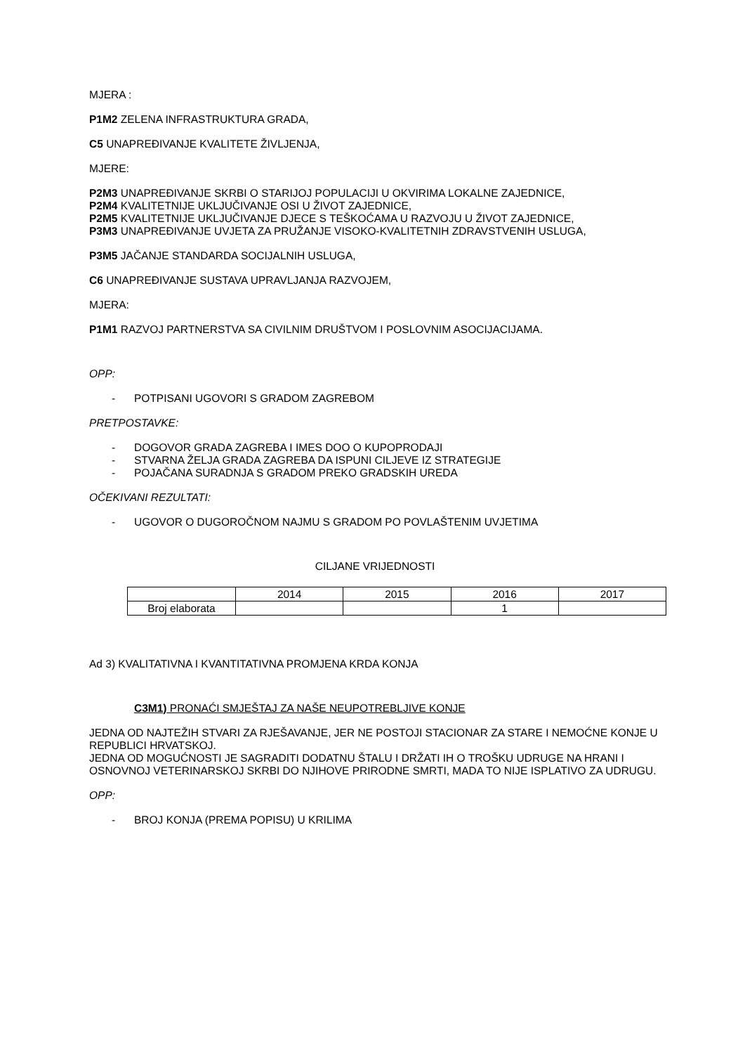MJERA :
P1M2 ZELENA INFRASTRUKTURA GRADA,
C5 UNAPREĐIVANJE KVALITETE ŽIVLJENJA,
MJERE:
P2M3 UNAPREĐIVANJE SKRBI O STARIJOJ POPULACIJI U OKVIRIMA LOKALNE ZAJEDNICE,
P2M4 KVALITETNIJE UKLJUČIVANJE OSI U ŽIVOT ZAJEDNICE,
P2M5 KVALITETNIJE UKLJUČIVANJE DJECE S TEŠKOĆAMA U RAZVOJU U ŽIVOT ZAJEDNICE,
P3M3 UNAPREĐIVANJE UVJETA ZA PRUŽANJE VISOKO-KVALITETNIH ZDRAVSTVENIH USLUGA,
P3M5 JAČANJE STANDARDA SOCIJALNIH USLUGA,
C6 UNAPREĐIVANJE SUSTAVA UPRAVLJANJA RAZVOJEM,
MJERA:
P1M1 RAZVOJ PARTNERSTVA SA CIVILNIM DRUŠTVOM I POSLOVNIM ASOCIJACIJAMA.
OPP:
- POTPISANI UGOVORI S GRADOM ZAGREBOM
PRETPOSTAVKE:
- DOGOVOR GRADA ZAGREBA I IMES DOO O KUPOPRODAJI
- STVARNA ŽELJA GRADA ZAGREBA DA ISPUNI CILJEVE IZ STRATEGIJE
- POJAČANA SURADNJA S GRADOM PREKO GRADSKIH UREDA
OČEKIVANI REZULTATI:
- UGOVOR O DUGOROČNOM NAJMU S GRADOM PO POVLAŠTENIM UVJETIMA
CILJANE VRIJEDNOSTI
| | 2014 | 2015 | 2016 | 2017 |
| Broj elaborata | | | 1 | |
Ad 3) KVALITATIVNA I KVANTITATIVNA PROMJENA KRDA KONJA
C3M1) PRONAĆI SMJEŠTAJ ZA NAŠE NEUPOTREBLJIVE KONJE
JEDNA OD NAJTEŽIH STVARI ZA RJEŠAVANJE, JER NE POSTOJI STACIONAR ZA STARE I NEMOĆNE KONJE U REPUBLICI HRVATSKOJ.
JEDNA OD MOGUĆNOSTI JE SAGRADITI DODATNU ŠTALU I DRŽATI IH O TROŠKU UDRUGE NA HRANI I OSNOVNOJ VETERINARSKOJ SKRBI DO NJIHOVE PRIRODNE SMRTI, MADA TO NIJE ISPLATIVO ZA UDRUGU.
OPP:
- BROJ KONJA (PREMA POPISU) U KRILIMA